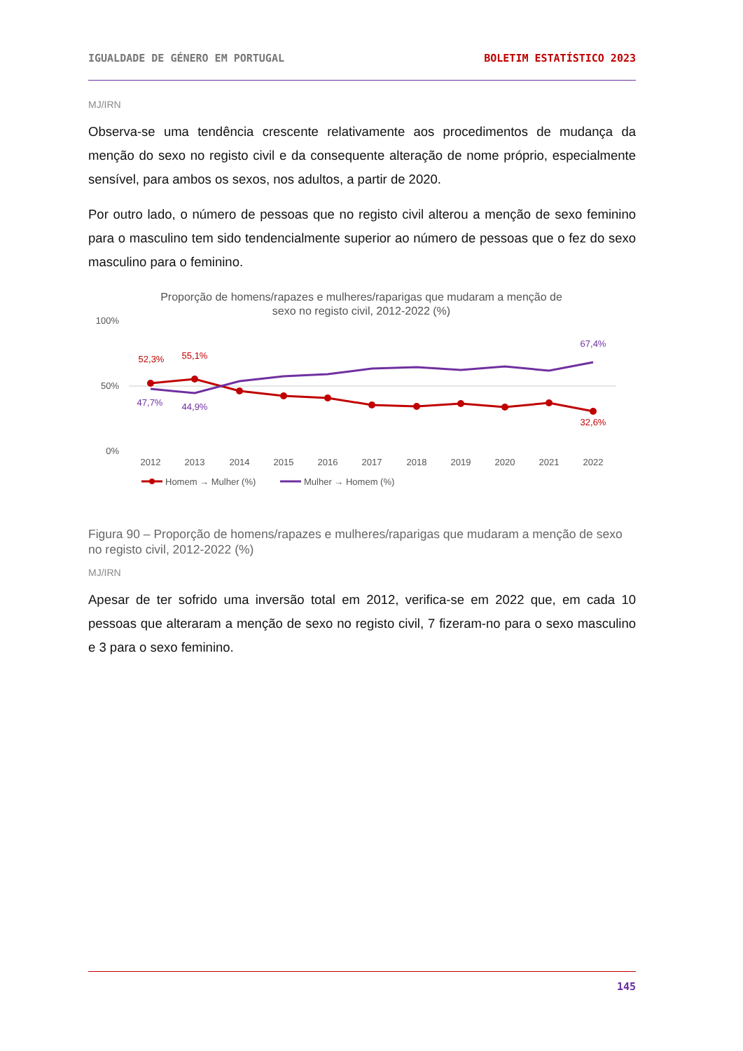IGUALDADE DE GÉNERO EM PORTUGAL BOLETIM ESTATÍSTICO 2023
MJ/IRN
Observa-se uma tendência crescente relativamente aos procedimentos de mudança da menção do sexo no registo civil e da consequente alteração de nome próprio, especialmente sensível, para ambos os sexos, nos adultos, a partir de 2020.
Por outro lado, o número de pessoas que no registo civil alterou a menção de sexo feminino para o masculino tem sido tendencialmente superior ao número de pessoas que o fez do sexo masculino para o feminino.
Proporção de homens/rapazes e mulheres/raparigas que mudaram a menção de
sexo no registo civil, 2012-2022 (%)
100%
50%
0%
52,3%
55,1%
47,7%
44,9%
67,4%
32,6%
2012
2013
2014
2015
2016
2017
2018
2019
2020
2021
2022
Homem → Mulher (%)
Mulher → Homem (%)
Figura 90 – Proporção de homens/rapazes e mulheres/raparigas que mudaram a menção de sexo no registo civil, 2012-2022 (%)
MJ/IRN
Apesar de ter sofrido uma inversão total em 2012, verifica-se em 2022 que, em cada 10 pessoas que alteraram a menção de sexo no registo civil, 7 fizeram-no para o sexo masculino e 3 para o sexo feminino.
145